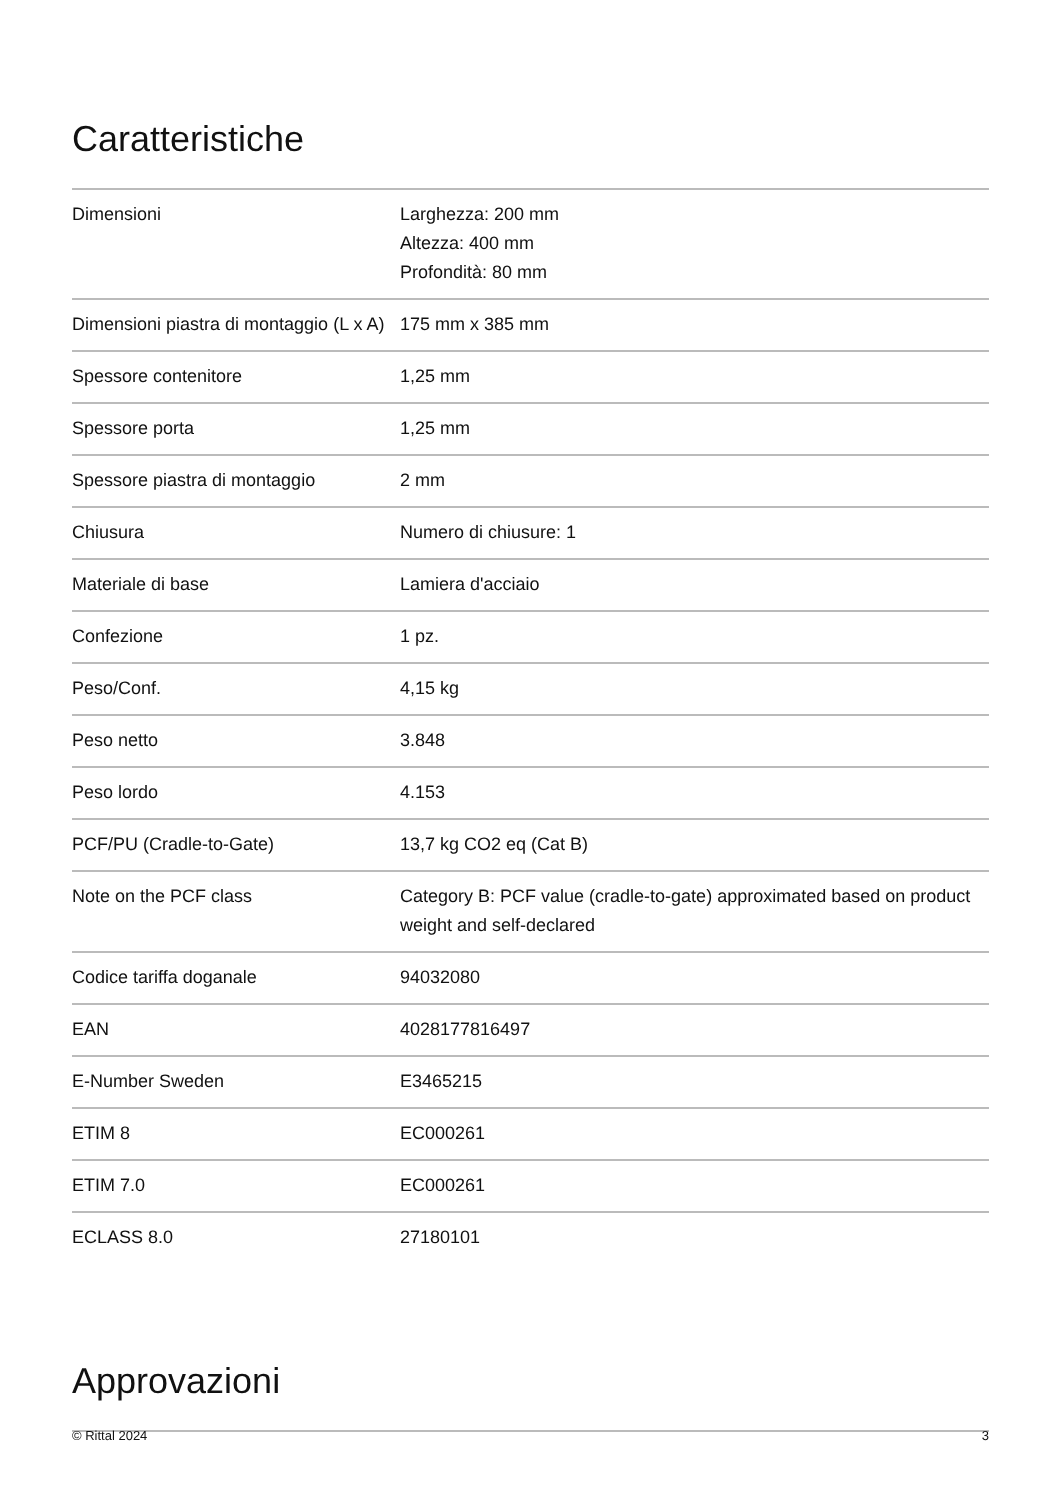Caratteristiche
| Dimensioni | Larghezza: 200 mm Altezza: 400 mm Profondità: 80 mm |
| Dimensioni piastra di montaggio (L x A) | 175 mm x 385 mm |
| Spessore contenitore | 1,25 mm |
| Spessore porta | 1,25 mm |
| Spessore piastra di montaggio | 2 mm |
| Chiusura | Numero di chiusure: 1 |
| Materiale di base | Lamiera d'acciaio |
| Confezione | 1 pz. |
| Peso/Conf. | 4,15 kg |
| Peso netto | 3.848 |
| Peso lordo | 4.153 |
| PCF/PU (Cradle-to-Gate) | 13,7 kg CO2 eq (Cat B) |
| Note on the PCF class | Category B: PCF value (cradle-to-gate) approximated based on product weight and self-declared |
| Codice tariffa doganale | 94032080 |
| EAN | 4028177816497 |
| E-Number Sweden | E3465215 |
| ETIM 8 | EC000261 |
| ETIM 7.0 | EC000261 |
| ECLASS 8.0 | 27180101 |
Approvazioni
© Rittal 2024 3